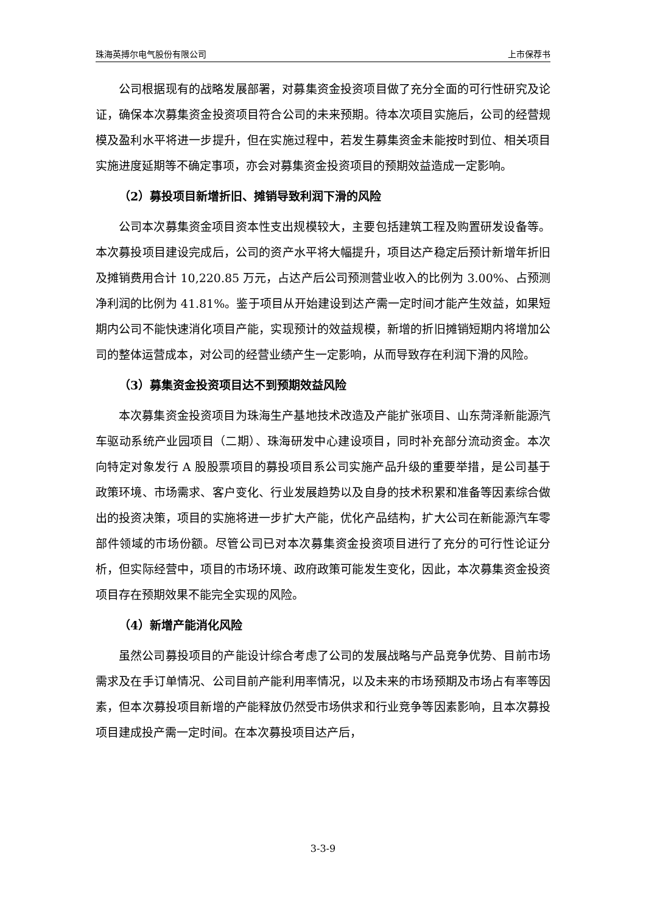珠海英搏尔电气股份有限公司 上市保荐书
公司根据现有的战略发展部署，对募集资金投资项目做了充分全面的可行性研究及论证，确保本次募集资金投资项目符合公司的未来预期。待本次项目实施后，公司的经营规模及盈利水平将进一步提升，但在实施过程中，若发生募集资金未能按时到位、相关项目实施进度延期等不确定事项，亦会对募集资金投资项目的预期效益造成一定影响。
（2）募投项目新增折旧、摊销导致利润下滑的风险
公司本次募集资金项目资本性支出规模较大，主要包括建筑工程及购置研发设备等。本次募投项目建设完成后，公司的资产水平将大幅提升，项目达产稳定后预计新增年折旧及摊销费用合计 10,220.85 万元，占达产后公司预测营业收入的比例为 3.00%、占预测净利润的比例为 41.81%。鉴于项目从开始建设到达产需一定时间才能产生效益，如果短期内公司不能快速消化项目产能，实现预计的效益规模，新增的折旧摊销短期内将增加公司的整体运营成本，对公司的经营业绩产生一定影响，从而导致存在利润下滑的风险。
（3）募集资金投资项目达不到预期效益风险
本次募集资金投资项目为珠海生产基地技术改造及产能扩张项目、山东菏泽新能源汽车驱动系统产业园项目（二期）、珠海研发中心建设项目，同时补充部分流动资金。本次向特定对象发行 A 股股票项目的募投项目系公司实施产品升级的重要举措，是公司基于政策环境、市场需求、客户变化、行业发展趋势以及自身的技术积累和准备等因素综合做出的投资决策，项目的实施将进一步扩大产能，优化产品结构，扩大公司在新能源汽车零部件领域的市场份额。尽管公司已对本次募集资金投资项目进行了充分的可行性论证分析，但实际经营中，项目的市场环境、政府政策可能发生变化，因此，本次募集资金投资项目存在预期效果不能完全实现的风险。
（4）新增产能消化风险
虽然公司募投项目的产能设计综合考虑了公司的发展战略与产品竞争优势、目前市场需求及在手订单情况、公司目前产能利用率情况，以及未来的市场预期及市场占有率等因素，但本次募投项目新增的产能释放仍然受市场供求和行业竞争等因素影响，且本次募投项目建成投产需一定时间。在本次募投项目达产后，
3-3-9